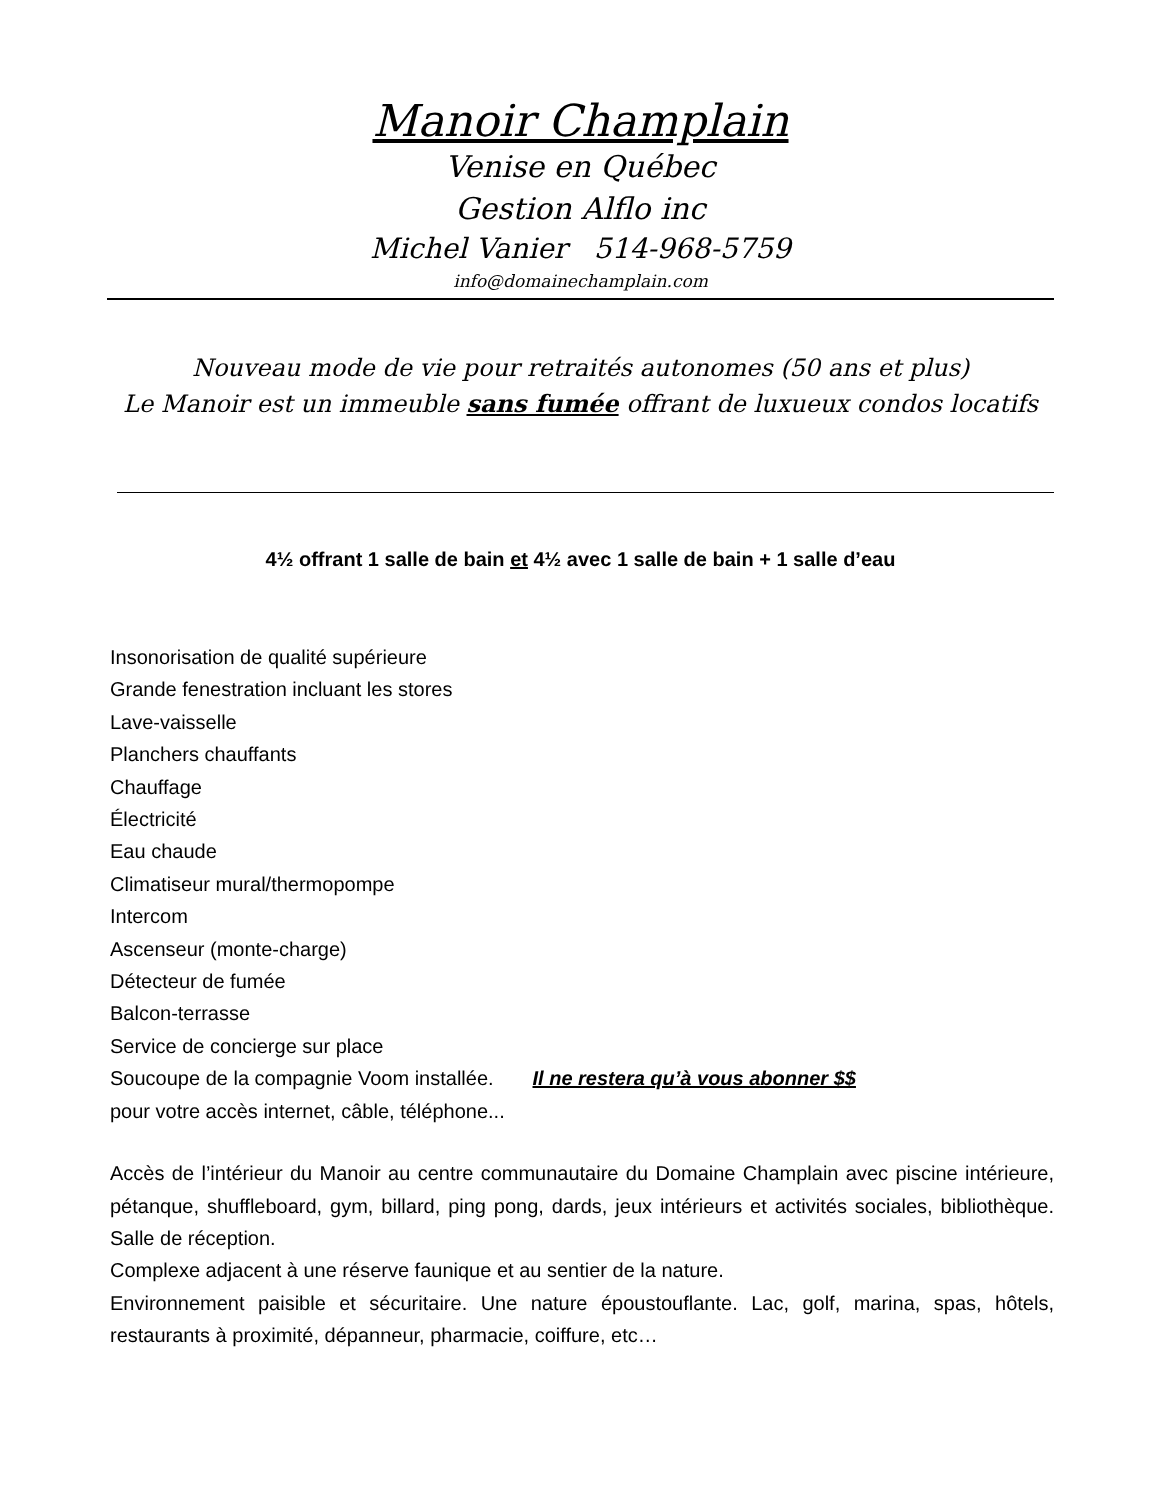Manoir Champlain
Venise en Québec
Gestion Alflo inc
Michel Vanier 514-968-5759
info@domainechamplain.com
Nouveau mode de vie pour retraités autonomes (50 ans et plus)
Le Manoir est un immeuble sans fumée offrant de luxueux condos locatifs
4½ offrant 1 salle de bain et 4½ avec 1 salle de bain + 1 salle d’eau
Insonorisation de qualité supérieure
Grande fenestration incluant les stores
Lave-vaisselle
Planchers chauffants
Chauffage
Électricité
Eau chaude
Climatiseur mural/thermopompe
Intercom
Ascenseur (monte-charge)
Détecteur de fumée
Balcon-terrasse
Service de concierge sur place
Soucoupe de la compagnie Voom installée. Il ne restera qu’à vous abonner $$
pour votre accès internet, câble, téléphone...
Accès de l’intérieur du Manoir au centre communautaire du Domaine Champlain avec piscine intérieure, pétanque, shuffleboard, gym, billard, ping pong, dards, jeux intérieurs et activités sociales, bibliothèque. Salle de réception.
Complexe adjacent à une réserve faunique et au sentier de la nature.
Environnement paisible et sécuritaire. Une nature époustouflante. Lac, golf, marina, spas, hôtels, restaurants à proximité, dépanneur, pharmacie, coiffure, etc…